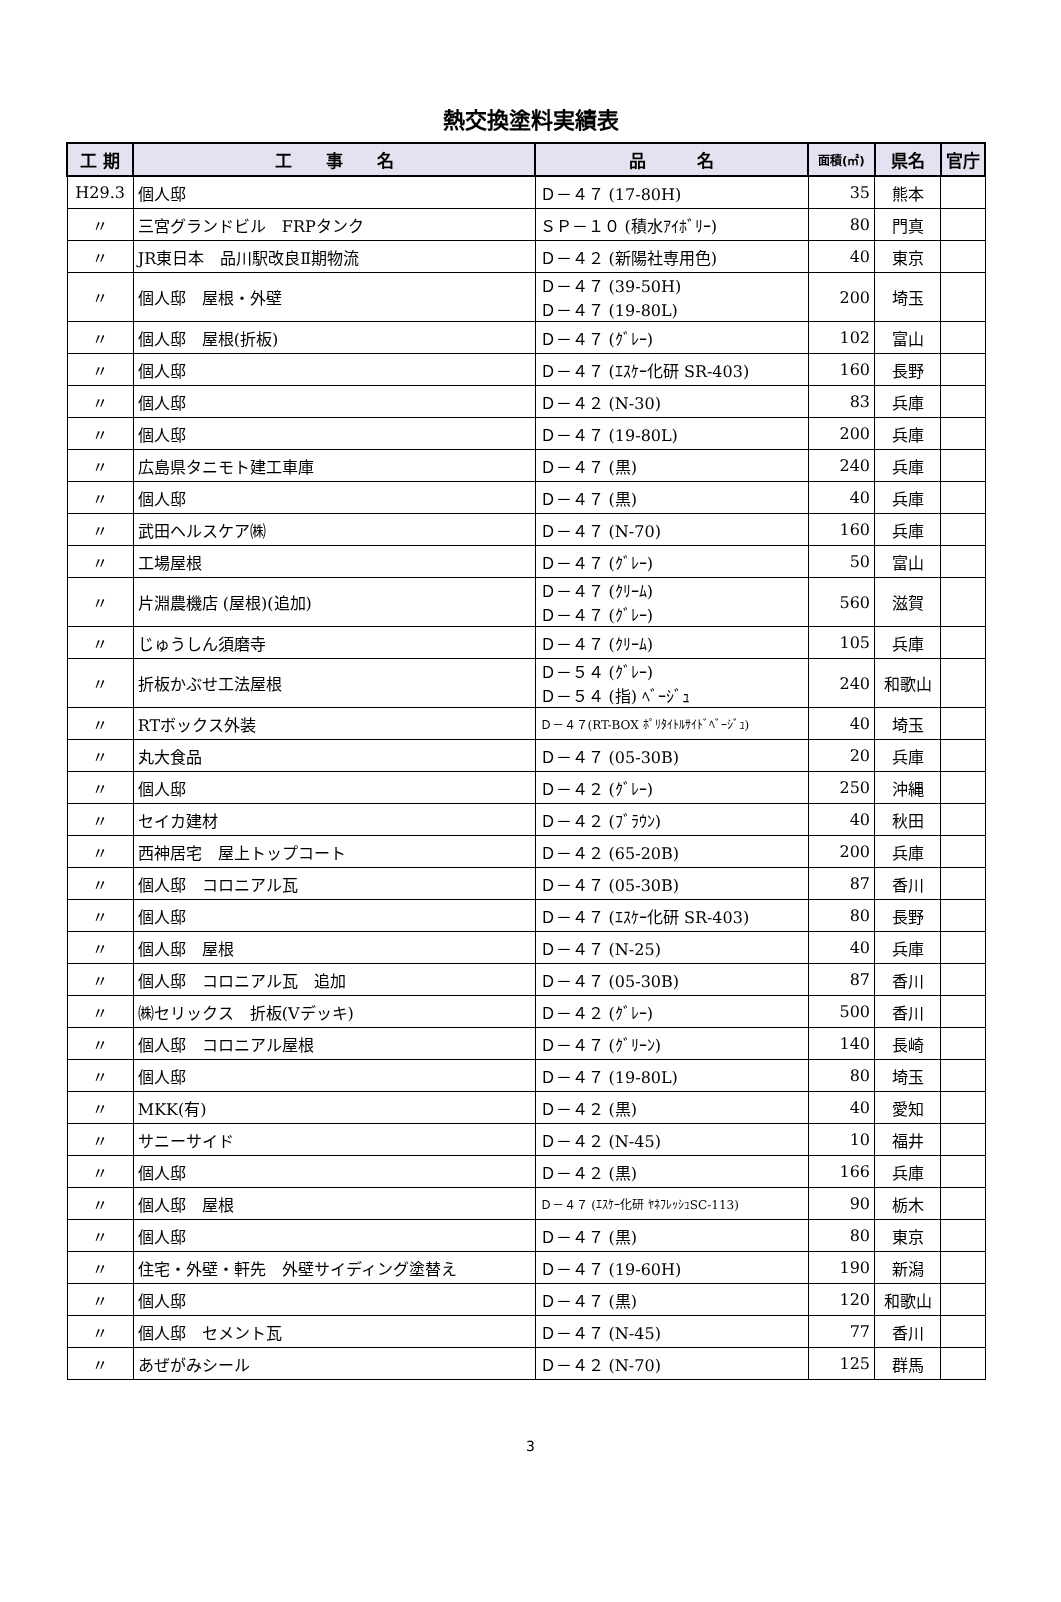熱交換塗料実績表
| 工 期 | 工 事 名 | 品 名 | 面積(㎡) | 県名 | 官庁 |
| --- | --- | --- | --- | --- | --- |
| H29.3 | 個人邸 | Ｄ－４７ (17-80H) | 35 | 熊本 | |
| 〃 | 三宮グランドビル FRPタンク | ＳＰ－１０ (積水ｱｲﾎﾞﾘｰ) | 80 | 門真 | |
| 〃 | JR東日本 品川駅改良Ⅱ期物流 | Ｄ－４２ (新陽社専用色) | 40 | 東京 | |
| 〃 | 個人邸 屋根・外壁 | Ｄ－４７ (39-50H) Ｄ－４７ (19-80L) | 200 | 埼玉 | |
| 〃 | 個人邸 屋根(折板) | Ｄ－４７ (ｸﾞﾚｰ) | 102 | 富山 | |
| 〃 | 個人邸 | Ｄ－４７ (ｴｽｹｰ化研 SR-403) | 160 | 長野 | |
| 〃 | 個人邸 | Ｄ－４２ (N-30) | 83 | 兵庫 | |
| 〃 | 個人邸 | Ｄ－４７ (19-80L) | 200 | 兵庫 | |
| 〃 | 広島県タニモト建工車庫 | Ｄ－４７ (黒) | 240 | 兵庫 | |
| 〃 | 個人邸 | Ｄ－４７ (黒) | 40 | 兵庫 | |
| 〃 | 武田ヘルスケア㈱ | Ｄ－４７ (N-70) | 160 | 兵庫 | |
| 〃 | 工場屋根 | Ｄ－４７ (ｸﾞﾚｰ) | 50 | 富山 | |
| 〃 | 片淵農機店 (屋根)(追加) | Ｄ－４７ (ｸﾘｰﾑ) Ｄ－４７ (ｸﾞﾚｰ) | 560 | 滋賀 | |
| 〃 | じゅうしん須磨寺 | Ｄ－４７ (ｸﾘｰﾑ) | 105 | 兵庫 | |
| 〃 | 折板かぶせ工法屋根 | Ｄ－５４ (ｸﾞﾚｰ) Ｄ－５４ (指) ﾍﾞｰｼﾞｭ | 240 | 和歌山 | |
| 〃 | RTボックス外装 | Ｄ－４７(RT-BOX ﾎﾟﾘﾀｲﾄﾙｻｲﾄﾞﾍﾞｰｼﾞｭ) | 40 | 埼玉 | |
| 〃 | 丸大食品 | Ｄ－４７ (05-30B) | 20 | 兵庫 | |
| 〃 | 個人邸 | Ｄ－４２ (ｸﾞﾚｰ) | 250 | 沖縄 | |
| 〃 | セイカ建材 | Ｄ－４２ (ﾌﾞﾗｳﾝ) | 40 | 秋田 | |
| 〃 | 西神居宅 屋上トップコート | Ｄ－４２ (65-20B) | 200 | 兵庫 | |
| 〃 | 個人邸 コロニアル瓦 | Ｄ－４７ (05-30B) | 87 | 香川 | |
| 〃 | 個人邸 | Ｄ－４７ (ｴｽｹｰ化研 SR-403) | 80 | 長野 | |
| 〃 | 個人邸 屋根 | Ｄ－４７ (N-25) | 40 | 兵庫 | |
| 〃 | 個人邸 コロニアル瓦 追加 | Ｄ－４７ (05-30B) | 87 | 香川 | |
| 〃 | ㈱セリックス 折板(Vデッキ) | Ｄ－４２ (ｸﾞﾚｰ) | 500 | 香川 | |
| 〃 | 個人邸 コロニアル屋根 | Ｄ－４７ (ｸﾞﾘｰﾝ) | 140 | 長崎 | |
| 〃 | 個人邸 | Ｄ－４７ (19-80L) | 80 | 埼玉 | |
| 〃 | MKK(有) | Ｄ－４２ (黒) | 40 | 愛知 | |
| 〃 | サニーサイド | Ｄ－４２ (N-45) | 10 | 福井 | |
| 〃 | 個人邸 | Ｄ－４２ (黒) | 166 | 兵庫 | |
| 〃 | 個人邸 屋根 | Ｄ－４７ (ｴｽｹｰ化研 ﾔﾈﾌﾚｯｼｭSC-113) | 90 | 栃木 | |
| 〃 | 個人邸 | Ｄ－４７ (黒) | 80 | 東京 | |
| 〃 | 住宅・外壁・軒先 外壁サイディング塗替え | Ｄ－４７ (19-60H) | 190 | 新潟 | |
| 〃 | 個人邸 | Ｄ－４７ (黒) | 120 | 和歌山 | |
| 〃 | 個人邸 セメント瓦 | Ｄ－４７ (N-45) | 77 | 香川 | |
| 〃 | あぜがみシール | Ｄ－４２ (N-70) | 125 | 群馬 | |
3